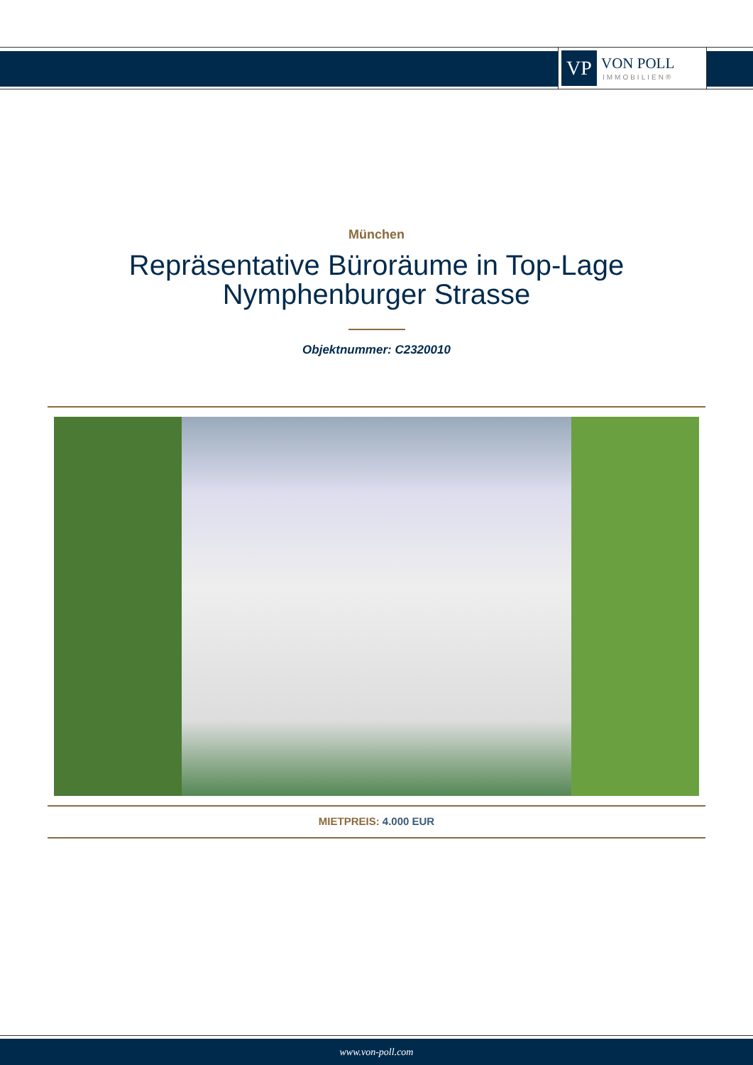VP
VON POLL
IMMOBILIEN®
München
Repräsentative Büroräume in Top-Lage
Nymphenburger Strasse
Objektnummer: C2320010
MIETPREIS: 4.000 EUR
www.von-poll.com